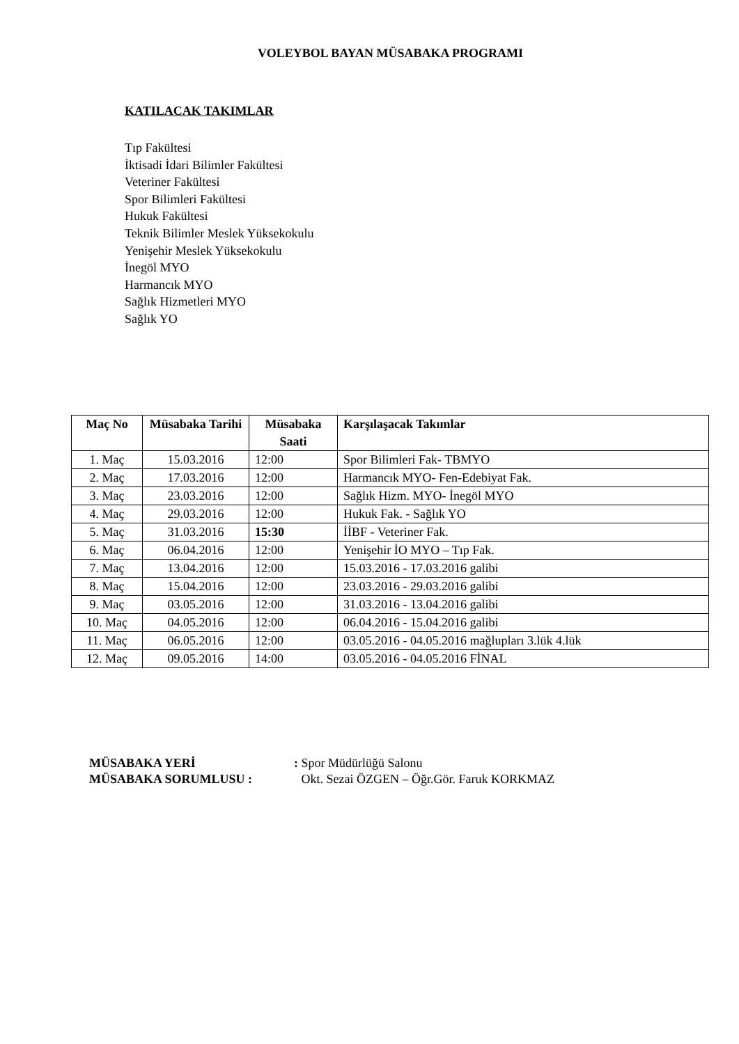VOLEYBOL BAYAN MÜSABAKA PROGRAMI
KATILACAK TAKIMLAR
Tıp Fakültesi
İktisadi İdari Bilimler Fakültesi
Veteriner Fakültesi
Spor Bilimleri Fakültesi
Hukuk Fakültesi
Teknik Bilimler Meslek Yüksekokulu
Yenişehir Meslek Yüksekokulu
İnegöl MYO
Harmancık MYO
Sağlık Hizmetleri MYO
Sağlık YO
| Maç No | Müsabaka Tarihi | Müsabaka Saati | Karşılaşacak Takımlar |
| --- | --- | --- | --- |
| 1. Maç | 15.03.2016 | 12:00 | Spor Bilimleri Fak- TBMYO |
| 2. Maç | 17.03.2016 | 12:00 | Harmancık MYO- Fen-Edebiyat Fak. |
| 3. Maç | 23.03.2016 | 12:00 | Sağlık Hizm. MYO- İnegöl MYO |
| 4. Maç | 29.03.2016 | 12:00 | Hukuk Fak. - Sağlık YO |
| 5. Maç | 31.03.2016 | 15:30 | İİBF - Veteriner Fak. |
| 6. Maç | 06.04.2016 | 12:00 | Yenişehir İO MYO – Tıp Fak. |
| 7. Maç | 13.04.2016 | 12:00 | 15.03.2016 - 17.03.2016 galibi |
| 8. Maç | 15.04.2016 | 12:00 | 23.03.2016 - 29.03.2016 galibi |
| 9. Maç | 03.05.2016 | 12:00 | 31.03.2016 - 13.04.2016 galibi |
| 10. Maç | 04.05.2016 | 12:00 | 06.04.2016 - 15.04.2016 galibi |
| 11. Maç | 06.05.2016 | 12:00 | 03.05.2016 - 04.05.2016 mağlupları 3.lük 4.lük |
| 12. Maç | 09.05.2016 | 14:00 | 03.05.2016 - 04.05.2016 FİNAL |
MÜSABAKA YERİ : Spor Müdürlüğü Salonu
MÜSABAKA SORUMLUSU : Okt. Sezai ÖZGEN – Öğr.Gör. Faruk KORKMAZ